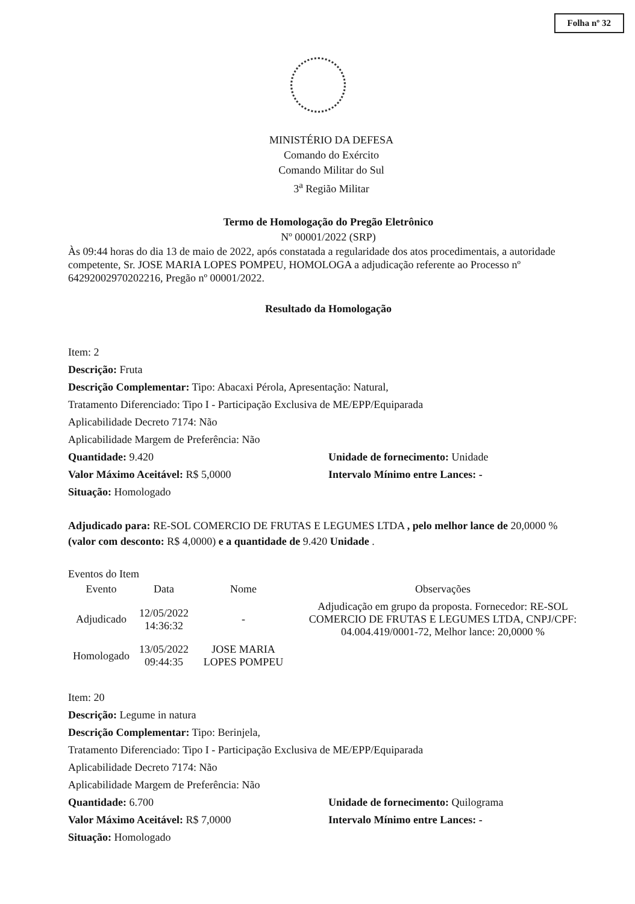Folha nº 32
MINISTÉRIO DA DEFESA
Comando do Exército
Comando Militar do Sul
3<sup>a</sup> Região Militar
Termo de Homologação do Pregão Eletrônico
Nº 00001/2022 (SRP)
Às 09:44 horas do dia 13 de maio de 2022, após constatada a regularidade dos atos procedimentais, a autoridade competente, Sr. JOSE MARIA LOPES POMPEU, HOMOLOGA a adjudicação referente ao Processo nº 64292002970202216, Pregão nº 00001/2022.
Resultado da Homologação
Item: 2
Descrição: Fruta
Descrição Complementar: Tipo: Abacaxi Pérola, Apresentação: Natural,
Tratamento Diferenciado: Tipo I - Participação Exclusiva de ME/EPP/Equiparada
Aplicabilidade Decreto 7174: Não
Aplicabilidade Margem de Preferência: Não
Quantidade: 9.420 Unidade de fornecimento: Unidade
Valor Máximo Aceitável: R$ 5,0000 Intervalo Mínimo entre Lances: -
Situação: Homologado
Adjudicado para: RE-SOL COMERCIO DE FRUTAS E LEGUMES LTDA , pelo melhor lance de 20,0000 % (valor com desconto: R$ 4,0000) e a quantidade de 9.420 Unidade .
Eventos do Item
| Evento | Data | Nome | Observações |
| --- | --- | --- | --- |
| Adjudicado | 12/05/2022 14:36:32 | - | Adjudicação em grupo da proposta. Fornecedor: RE-SOL COMERCIO DE FRUTAS E LEGUMES LTDA, CNPJ/CPF: 04.004.419/0001-72, Melhor lance: 20,0000 % |
| Homologado | 13/05/2022 09:44:35 | JOSE MARIA LOPES POMPEU | |
Item: 20
Descrição: Legume in natura
Descrição Complementar: Tipo: Berinjela,
Tratamento Diferenciado: Tipo I - Participação Exclusiva de ME/EPP/Equiparada
Aplicabilidade Decreto 7174: Não
Aplicabilidade Margem de Preferência: Não
Quantidade: 6.700 Unidade de fornecimento: Quilograma
Valor Máximo Aceitável: R$ 7,0000 Intervalo Mínimo entre Lances: -
Situação: Homologado